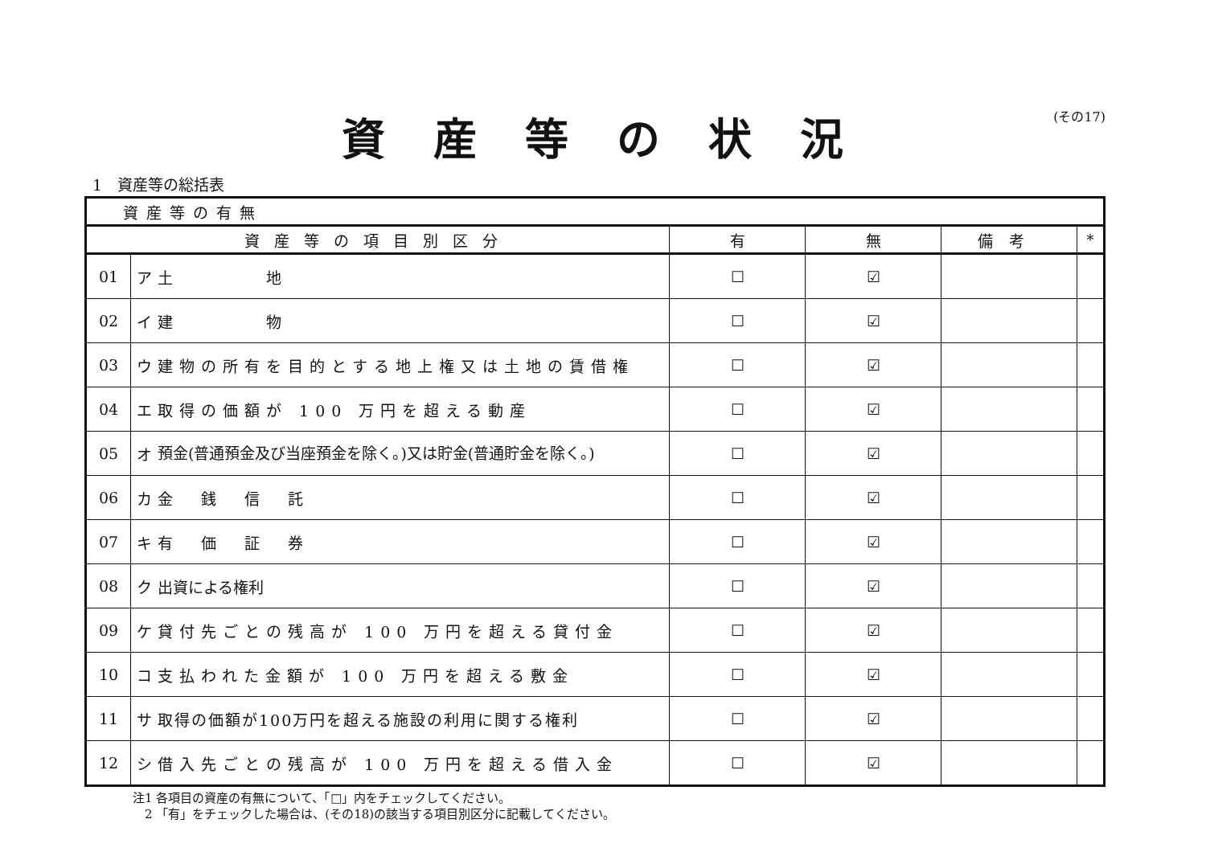資産等の状況
(その17)
1　資産等の総括表
| 資産等の有無 | | | | | | |
| 資産等の項目別区分 | | | 有 | 無 | 備考 | * |
| 01 | ア | 土 地 | ☐ | ☑ | | |
| 02 | イ | 建 物 | ☐ | ☑ | | |
| 03 | ウ | 建物の所有を目的とする地上権又は土地の賃借権 | ☐ | ☑ | | |
| 04 | エ | 取得の価額が 100 万円を超える動産 | ☐ | ☑ | | |
| 05 | オ | 預金(普通預金及び当座預金を除く。)又は貯金(普通貯金を除く。) | ☐ | ☑ | | |
| 06 | カ | 金 銭 信 託 | ☐ | ☑ | | |
| 07 | キ | 有 価 証 券 | ☐ | ☑ | | |
| 08 | ク | 出資による権利 | ☐ | ☑ | | |
| 09 | ケ | 貸付先ごとの残高が 100 万円を超える貸付金 | ☐ | ☑ | | |
| 10 | コ | 支払われた金額が 100 万円を超える敷金 | ☐ | ☑ | | |
| 11 | サ | 取得の価額が100万円を超える施設の利用に関する権利 | ☐ | ☑ | | |
| 12 | シ | 借入先ごとの残高が 100 万円を超える借入金 | ☐ | ☑ | | |
注1 各項目の資産の有無について、「□」内をチェックしてください。
　2 「有」をチェックした場合は、(その18)の該当する項目別区分に記載してください。